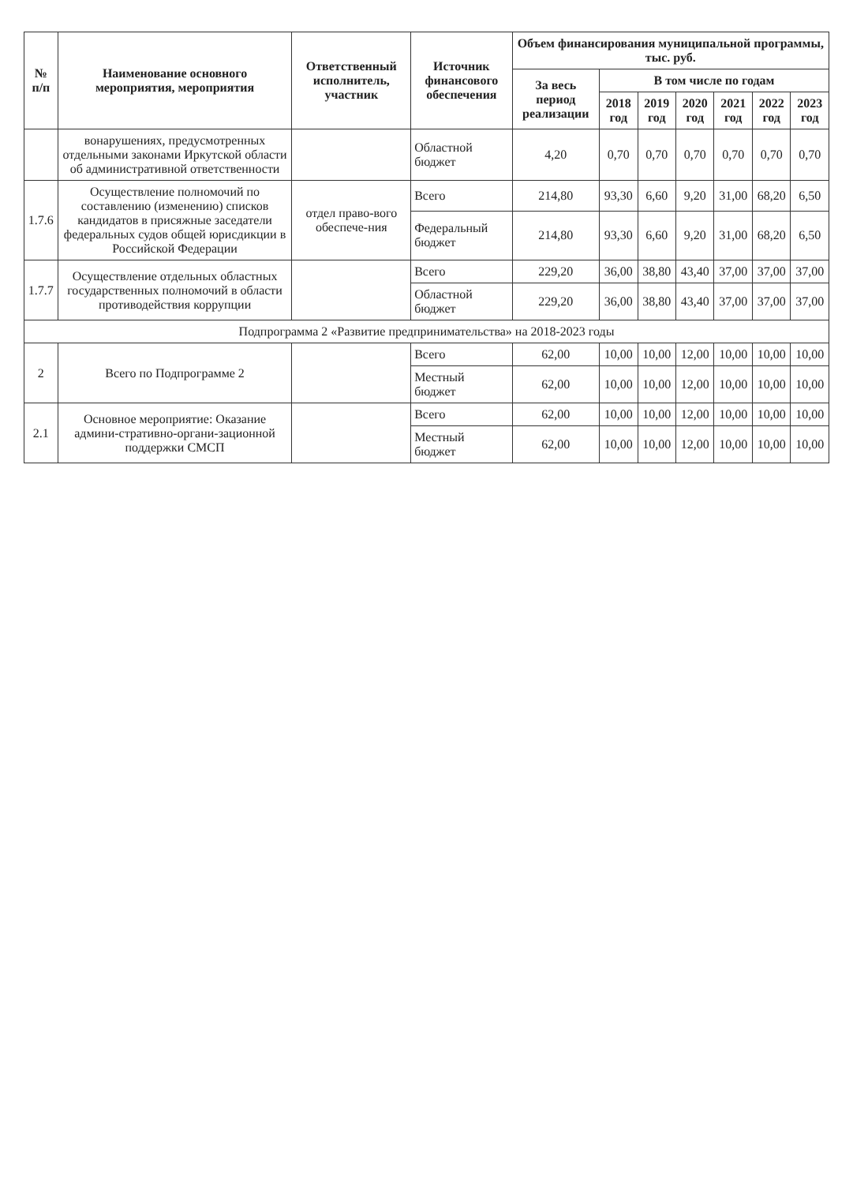| № п/п | Наименование основного мероприятия, мероприятия | Ответственный исполнитель, участник | Источник финансового обеспечения | Объем финансирования муниципальной программы, тыс. руб. | | | | | | |
| --- | --- | --- | --- | --- | --- | --- | --- | --- | --- | --- |
| | | | | За весь период реализации | В том числе по годам | | | | | |
| | | | | | 2018 год | 2019 год | 2020 год | 2021 год | 2022 год | 2023 год |
| | вонарушениях, предусмотренных отдельными законами Иркутской области об административной ответственности | | Областной бюджет | 4,20 | 0,70 | 0,70 | 0,70 | 0,70 | 0,70 | 0,70 |
| 1.7.6 | Осуществление полномочий по составлению (изменению) списков кандидатов в присяжные заседатели федеральных судов общей юрисдикции в Российской Федерации | отдел право-вого обеспече-ния | Всего | 214,80 | 93,30 | 6,60 | 9,20 | 31,00 | 68,20 | 6,50 |
| | | | Федеральный бюджет | 214,80 | 93,30 | 6,60 | 9,20 | 31,00 | 68,20 | 6,50 |
| 1.7.7 | Осуществление отдельных областных государственных полномочий в области противодействия коррупции | | Всего | 229,20 | 36,00 | 38,80 | 43,40 | 37,00 | 37,00 | 37,00 |
| | | | Областной бюджет | 229,20 | 36,00 | 38,80 | 43,40 | 37,00 | 37,00 | 37,00 |
| Подпрограмма 2 «Развитие предпринимательства» на 2018-2023 годы | | | | | | | | | | |
| 2 | Всего по Подпрограмме 2 | | Всего | 62,00 | 10,00 | 10,00 | 12,00 | 10,00 | 10,00 | 10,00 |
| | | | Местный бюджет | 62,00 | 10,00 | 10,00 | 12,00 | 10,00 | 10,00 | 10,00 |
| 2.1 | Основное мероприятие: Оказание админи-стративно-органи-зационной поддержки СМСП | | Всего | 62,00 | 10,00 | 10,00 | 12,00 | 10,00 | 10,00 | 10,00 |
| | | | Местный бюджет | 62,00 | 10,00 | 10,00 | 12,00 | 10,00 | 10,00 | 10,00 |